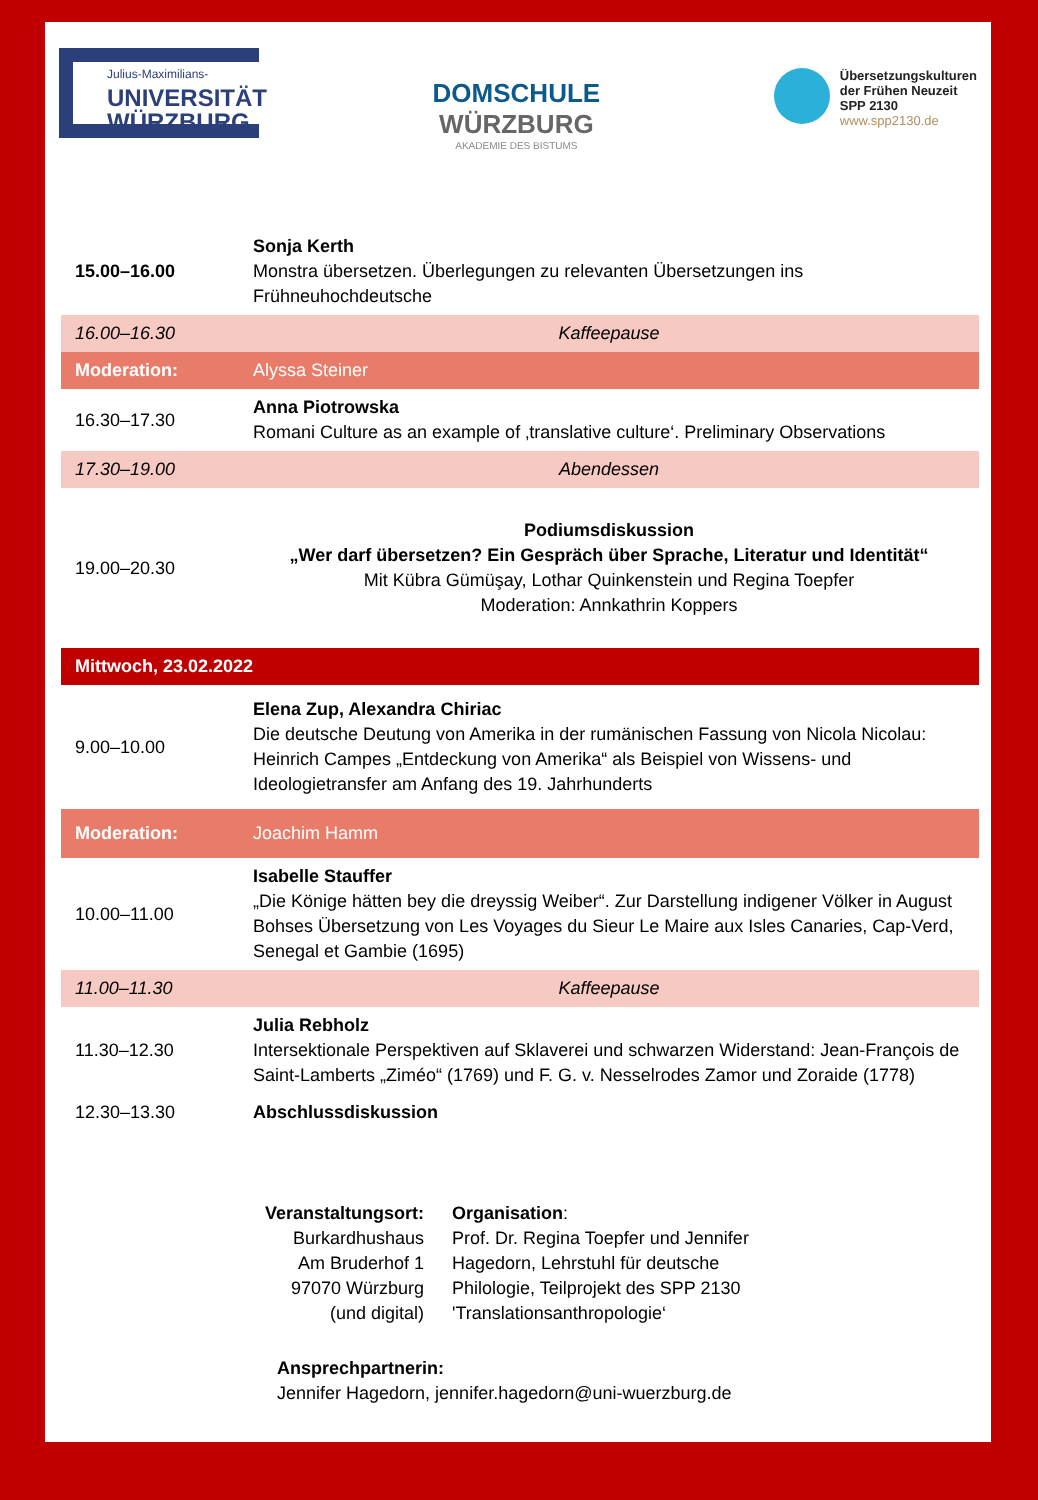Julius-Maximilians-
UNIVERSITÄT
WÜRZBURG
DOMSCHULE
WÜRZBURG
AKADEMIE DES BISTUMS
Übersetzungskulturen
der Frühen Neuzeit
SPP 2130
www.spp2130.de
| 15.00–16.00 | Sonja Kerth Monstra übersetzen. Überlegungen zu relevanten Übersetzungen ins Frühneuhochdeutsche |
| 16.00–16.30 | Kaffeepause |
| Moderation: | Alyssa Steiner |
| 16.30–17.30 | Anna Piotrowska Romani Culture as an example of ‚translative culture‘. Preliminary Observations |
| 17.30–19.00 | Abendessen |
| 19.00–20.30 | Podiumsdiskussion „Wer darf übersetzen? Ein Gespräch über Sprache, Literatur und Identität“ Mit Kübra Gümüşay, Lothar Quinkenstein und Regina Toepfer Moderation: Annkathrin Koppers |
| Mittwoch, 23.02.2022 | |
| 9.00–10.00 | Elena Zup, Alexandra Chiriac Die deutsche Deutung von Amerika in der rumänischen Fassung von Nicola Nicolau: Heinrich Campes „Entdeckung von Amerika“ als Beispiel von Wissens- und Ideologietransfer am Anfang des 19. Jahrhunderts |
| Moderation: | Joachim Hamm |
| 10.00–11.00 | Isabelle Stauffer „Die Könige hätten bey die dreyssig Weiber“. Zur Darstellung indigener Völker in August Bohses Übersetzung von Les Voyages du Sieur Le Maire aux Isles Canaries, Cap-Verd, Senegal et Gambie (1695) |
| 11.00–11.30 | Kaffeepause |
| 11.30–12.30 | Julia Rebholz Intersektionale Perspektiven auf Sklaverei und schwarzen Widerstand: Jean-François de Saint-Lamberts „Ziméo“ (1769) und F. G. v. Nesselrodes Zamor und Zoraide (1778) |
| 12.30–13.30 | Abschlussdiskussion |
Veranstaltungsort:
Burkardhushaus
Am Bruderhof 1
97070 Würzburg
(und digital)
Organisation:
Prof. Dr. Regina Toepfer und Jennifer Hagedorn, Lehrstuhl für deutsche Philologie, Teilprojekt des SPP 2130 'Translationsanthropologie‘
Ansprechpartnerin:
Jennifer Hagedorn, jennifer.hagedorn@uni-wuerzburg.de